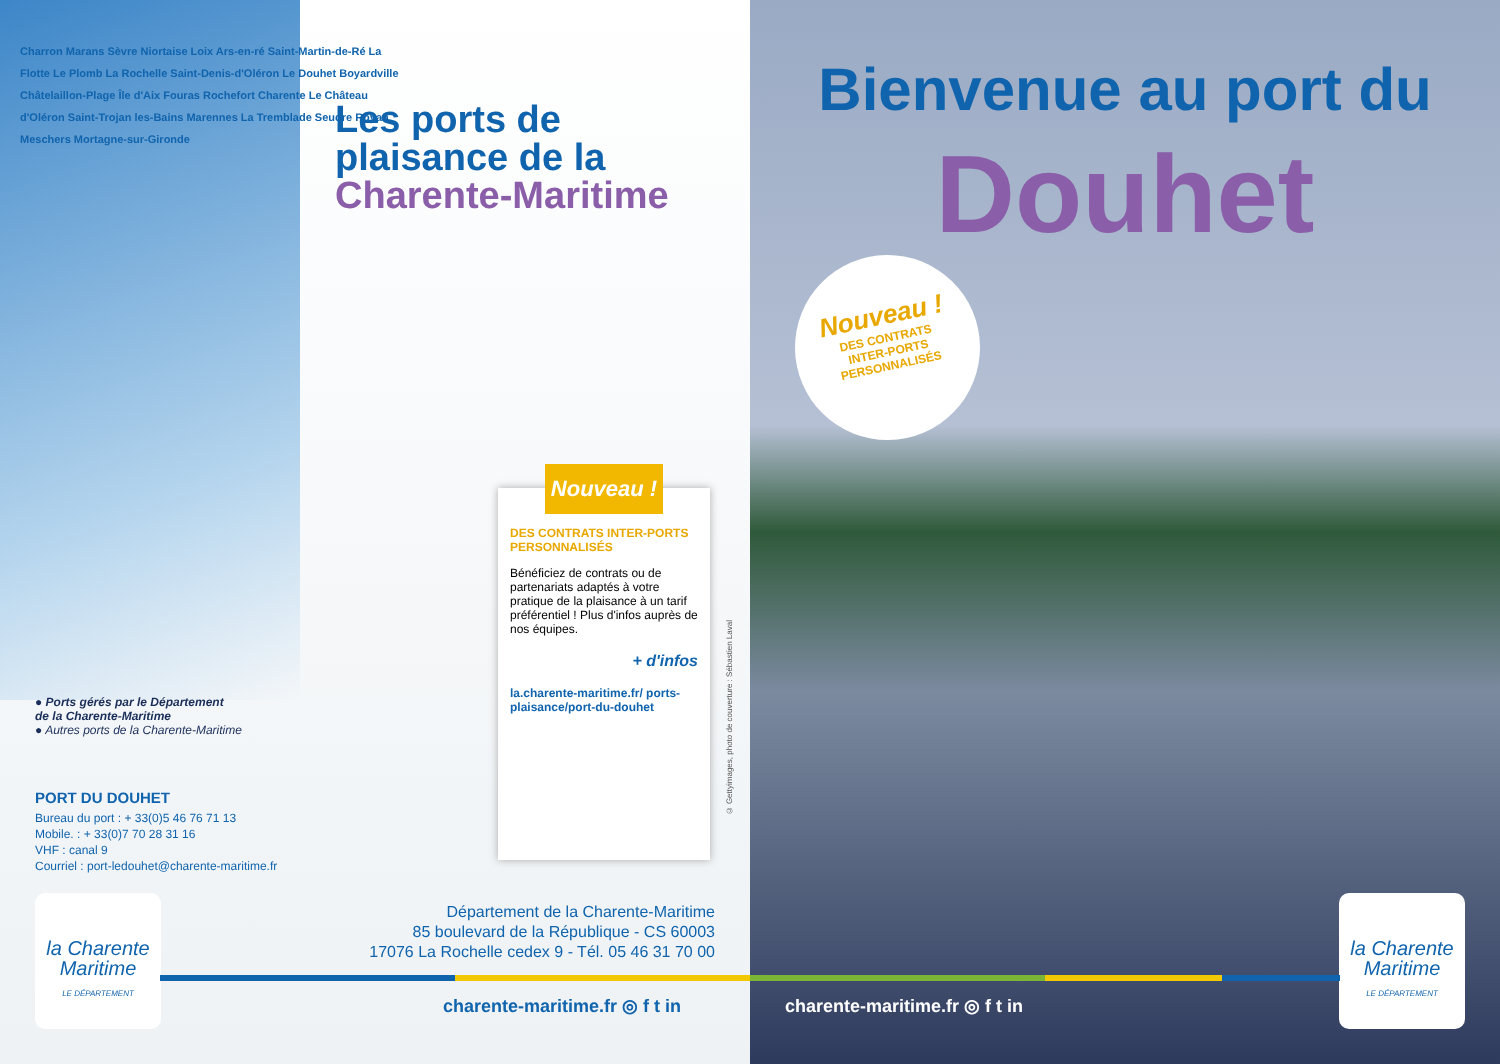Charron Marans Sèvre Niortaise Loix Ars-en-ré Saint-Martin-de-Ré La Flotte Le Plomb La Rochelle Saint-Denis-d'Oléron Le Douhet Boyardville Châtelaillon-Plage Île d'Aix Fouras Rochefort Charente Le Château d'Oléron Saint-Trojan les-Bains Marennes La Tremblade Seudre Royan Meschers Mortagne-sur-Gironde
Les ports de
plaisance de la
Charente-Maritime
● Ports gérés par le Département
de la Charente-Maritime
● Autres ports de la Charente-Maritime
PORT DU DOUHET
Bureau du port : + 33(0)5 46 76 71 13
Mobile. : + 33(0)7 70 28 31 16
VHF : canal 9
Courriel : port-ledouhet@charente-maritime.fr
Nouveau !
DES CONTRATS INTER-PORTS PERSONNALISÉS
Bénéficiez de contrats ou de partenariats adaptés à votre pratique de la plaisance à un tarif préférentiel ! Plus d'infos auprès de nos équipes.
+ d'infos
la.charente-maritime.fr/ ports-plaisance/port-du-douhet
Département de la Charente-Maritime
85 boulevard de la République - CS 60003
17076 La Rochelle cedex 9 - Tél. 05 46 31 70 00
la Charente Maritime
LE DÉPARTEMENT
charente-maritime.fr ◎ f t in
Bienvenue au port du
Douhet
Nouveau !
DES CONTRATS
INTER-PORTS
PERSONNALISÉS
© Gettyimages, photo de couverture : Sébastien Laval
charente-maritime.fr ◎ f t in
la Charente Maritime
LE DÉPARTEMENT